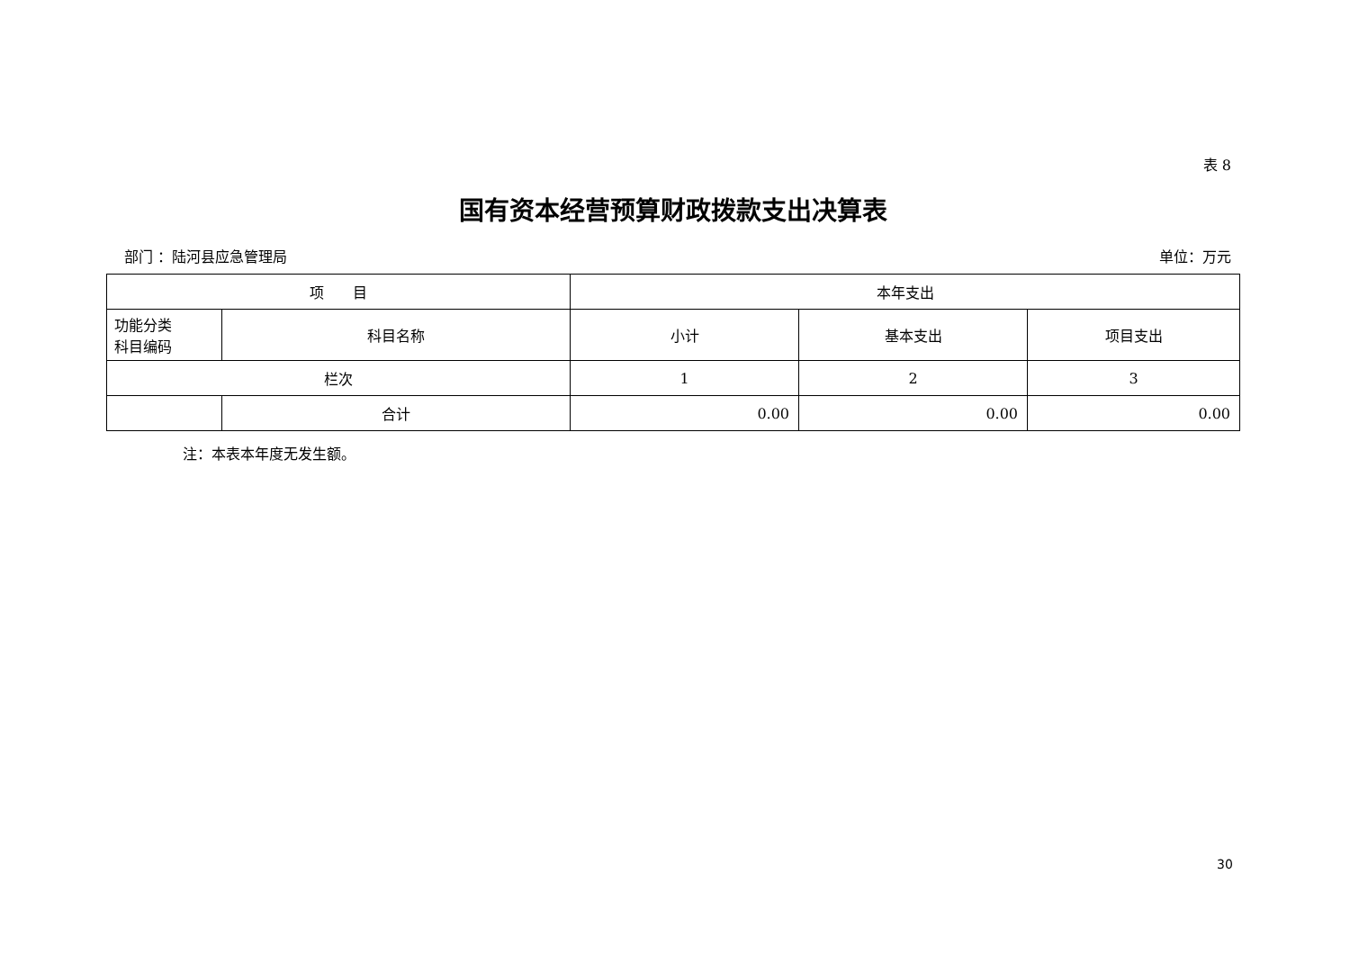表 8
国有资本经营预算财政拨款支出决算表
部门 ：陆河县应急管理局 单位：万元
| 项 目 | | 本年支出 | | |
| --- | --- | --- | --- | --- |
| 功能分类 科目编码 | 科目名称 | 小计 | 基本支出 | 项目支出 |
| 栏次 | | 1 | 2 | 3 |
| | 合计 | 0.00 | 0.00 | 0.00 |
注：本表本年度无发生额。
30